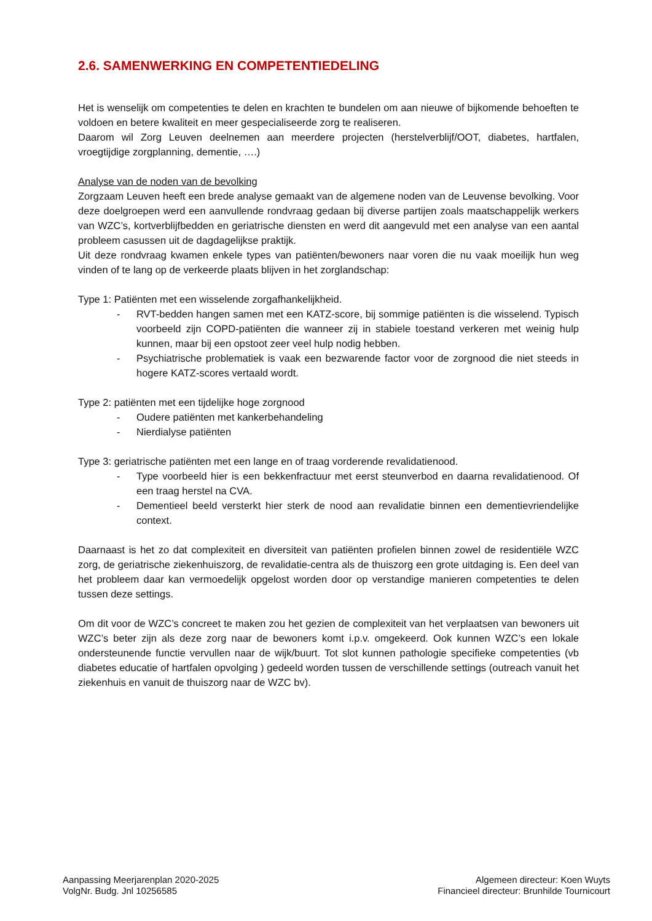2.6. SAMENWERKING EN COMPETENTIEDELING
Het is wenselijk om competenties te delen en krachten te bundelen om aan nieuwe of bijkomende behoeften te voldoen en betere kwaliteit en meer gespecialiseerde zorg te realiseren.
Daarom wil Zorg Leuven deelnemen aan meerdere projecten (herstelverblijf/OOT, diabetes, hartfalen, vroegtijdige zorgplanning, dementie, ….)
Analyse van de noden van de bevolking
Zorgzaam Leuven heeft een brede analyse gemaakt van de algemene noden van de Leuvense bevolking. Voor deze doelgroepen werd een aanvullende rondvraag gedaan bij diverse partijen zoals maatschappelijk werkers van WZC’s, kortverblijfbedden en geriatrische diensten en werd dit aangevuld met een analyse van een aantal probleem casussen uit de dagdagelijkse praktijk.
Uit deze rondvraag kwamen enkele types van patiënten/bewoners naar voren die nu vaak moeilijk hun weg vinden of te lang op de verkeerde plaats blijven in het zorglandschap:
Type 1: Patiënten met een wisselende zorgafhankelijkheid.
- RVT-bedden hangen samen met een KATZ-score, bij sommige patiënten is die wisselend. Typisch voorbeeld zijn COPD-patiënten die wanneer zij in stabiele toestand verkeren met weinig hulp kunnen, maar bij een opstoot zeer veel hulp nodig hebben.
- Psychiatrische problematiek is vaak een bezwarende factor voor de zorgnood die niet steeds in hogere KATZ-scores vertaald wordt.
Type 2: patiënten met een tijdelijke hoge zorgnood
- Oudere patiënten met kankerbehandeling
- Nierdialyse patiënten
Type 3: geriatrische patiënten met een lange en of traag vorderende revalidatienood.
- Type voorbeeld hier is een bekkenfractuur met eerst steunverbod en daarna revalidatienood. Of een traag herstel na CVA.
- Dementieel beeld versterkt hier sterk de nood aan revalidatie binnen een dementievriendelijke context.
Daarnaast is het zo dat complexiteit en diversiteit van patiënten profielen binnen zowel de residentiële WZC zorg, de geriatrische ziekenhuiszorg, de revalidatie-centra als de thuiszorg een grote uitdaging is. Een deel van het probleem daar kan vermoedelijk opgelost worden door op verstandige manieren competenties te delen tussen deze settings.
Om dit voor de WZC’s concreet te maken zou het gezien de complexiteit van het verplaatsen van bewoners uit WZC’s beter zijn als deze zorg naar de bewoners komt i.p.v. omgekeerd. Ook kunnen WZC’s een lokale ondersteunende functie vervullen naar de wijk/buurt. Tot slot kunnen pathologie specifieke competenties (vb diabetes educatie of hartfalen opvolging ) gedeeld worden tussen de verschillende settings (outreach vanuit het ziekenhuis en vanuit de thuiszorg naar de WZC bv).
Aanpassing Meerjarenplan 2020-2025
VolgNr. Budg. Jnl 10256585
Algemeen directeur: Koen Wuyts
Financieel directeur: Brunhilde Tournicourt